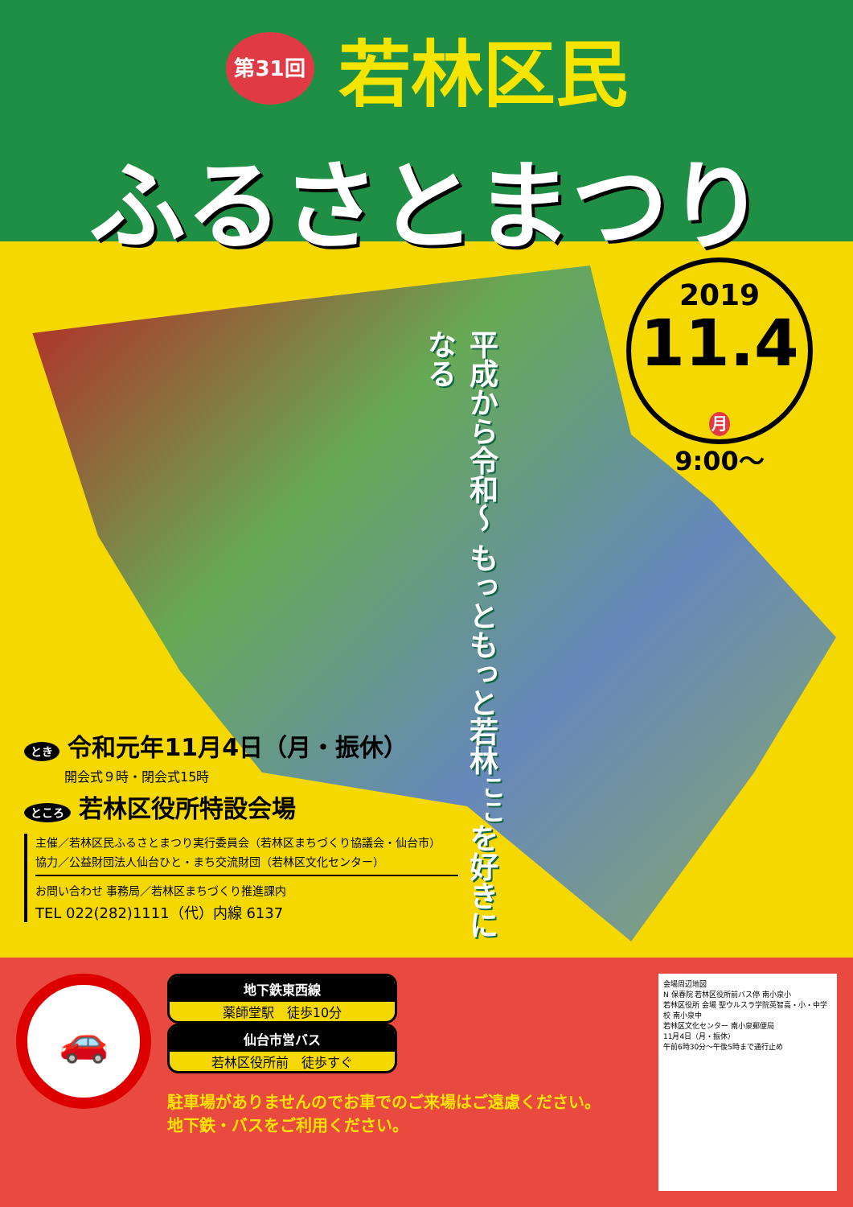第31回 若林区民
ふるさとまつり
平成から令和～ もっともっと若林<sup>ここ</sup>を好きになる
2019
11.4 月
9:00～
とき 令和元年11月4日（月・振休）
開会式９時・閉会式15時
ところ 若林区役所特設会場
主催／若林区民ふるさとまつり実行委員会（若林区まちづくり協議会・仙台市）
協力／公益財団法人仙台ひと・まち交流財団（若林区文化センター）
お問い合わせ 事務局／若林区まちづくり推進課内
TEL 022(282)1111（代）内線 6137
🚗
地下鉄東西線 薬師堂駅　徒歩10分
仙台市営バス 若林区役所前　徒歩すぐ
駐車場がありませんのでお車でのご来場はご遠慮ください。
地下鉄・バスをご利用ください。
会場周辺地図
N 保春院 若林区役所前バス停 南小泉小
若林区役所 会場 聖ウルスラ学院英智高・小・中学校 南小泉中
若林区文化センター 南小泉郵便局
11月4日（月・振休）
午前6時30分～午後5時まで通行止め